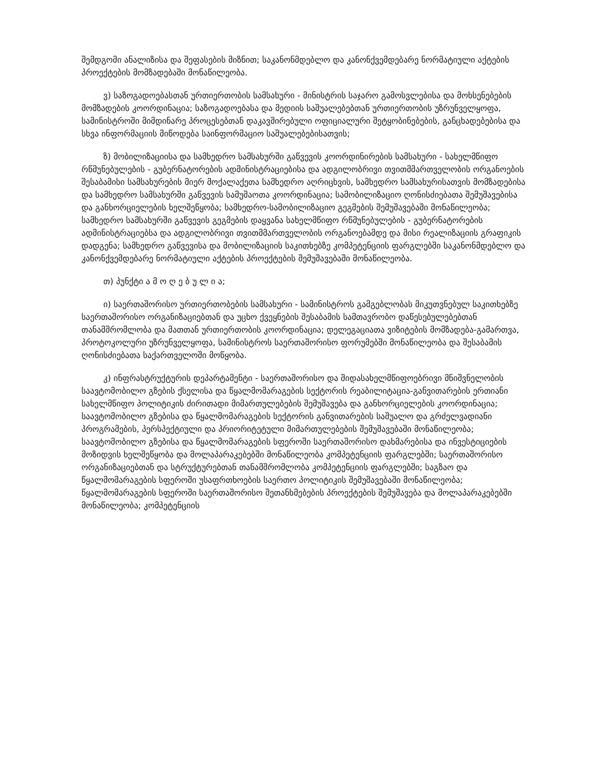შემდგომი ანალიზისა და შეფასების მიზნით; საკანონმდებლო და კანონქვემდებარე ნორმატიული აქტების პროექტების მომზადებაში მონაწილეობა.
ვ) საზოგადოებასთან ურთიერთობის სამსახური - მინისტრის საჯარო გამოსვლებისა და მოხსენებების მომზადების კოორდინაცია; საზოგადოებასა და მედიის საშუალებებთან ურთიერთობის უზრუნველყოფა, სამინისტროში მიმდინარე პროცესებთან დაკავშირებული ოფიციალური შეტყობინებების, განცხადებებისა და სხვა ინფორმაციის მიწოდება საინფორმაციო საშუალებებისათვის;
ზ) მობილიზაციისა და სამხედრო სამსახურში გაწვევის კოორდინირების სამსახური - სახელმწიფო რწმუნებულების - გუბერნატორების ადმინისტრაციებისა და ადგილობრივი თვითმმართველობის ორგანოების შესაბამისი სამსახურების მიერ მოქალაქეთა სამხედრო აღრიცხვის, სამხედრო სამსახურისათვის მომზადებისა და სამხედრო სამსახურში გაწვევის სამუშაოთა კოორდინაცია; სამობილიზაციო ღონისძიებათა შემუშავებისა და განხორციელების ხელშეწყობა; სამხედრო-სამობილიზაციო გეგმების შემუშავებაში მონაწილეობა; სამხედრო სამსახურში გაწვევის გეგმების დაყვანა სახელმწიფო რწმუნებულების - გუბერნატორების ადმინისტრაციებსა და ადგილობრივი თვითმმართველობის ორგანოებამდე და მისი რეალიზაციის გრაფიკის დადგენა; სამხედრო გაწვევისა და მობილიზაციის საკითხებზე კომპეტენციის ფარგლებში საკანონმდებლო და კანონქვემდებარე ნორმატიული აქტების პროექტების შემუშავებაში მონაწილეობა.
თ) პუნქტი ა მ ო ღ ე ბ უ ლ ი ა;
ი) საერთაშორისო ურთიერთობების სამსახური - სამინისტროს გამგებლობას მიკუთვნებულ საკითხებზე საერთაშორისო ორგანიზაციებთან და უცხო ქვეყნების შესაბამის სამთავრობო დაწესებულებებთან თანამშრომლობა და მათთან ურთიერთობის კოორდინაცია; დელეგაციათა ვიზიტების მომზადება-გამართვა, პროტოკოლური უზრუნველყოფა, სამინისტროს საერთაშორისო ფორუმებში მონაწილეობა და შესაბამის ღონისძიებათა საქართველოში მოწყობა.
კ) ინფრასტრუქტურის დეპარტამენტი - საერთაშორისო და შიდასახელმწიფოებრივი მნიშვნელობის საავტომობილო გზების ქსელისა და წყალმომარაგების სექტორის რეაბილიტაცია-განვითარების ერთიანი სახელმწიფო პოლიტიკის ძირითადი მიმართულებების შემუშავება და განხორციელების კოორდინაცია; საავტომობილო გზებისა და წყალმომარაგების სექტორის განვითარების საშუალო და გრძელვადიანი პროგრამების, პერსპექტიული და პრიორიტეტული მიმართულებების შემუშავებაში მონაწილეობა; საავტომობილო გზებისა და წყალმომარაგების სფეროში საერთაშორისო დახმარებისა და ინვესტიციების მოზიდვის ხელშეწყობა და მოლაპარაკებებში მონაწილეობა კომპეტენციის ფარგლებში; საერთაშორისო ორგანიზაციებთან და სტრუქტურებთან თანამშრომლობა კომპეტენციის ფარგლებში; საგზაო და წყალმომარაგების სფეროში უსაფრთხოების საერთო პოლიტიკის შემუშავებაში მონაწილეობა; წყალმომარაგების სფეროში საერთაშორისო შეთანხმებების პროექტების შემუშავება და მოლაპარაკებებში მონაწილეობა; კომპეტენციის